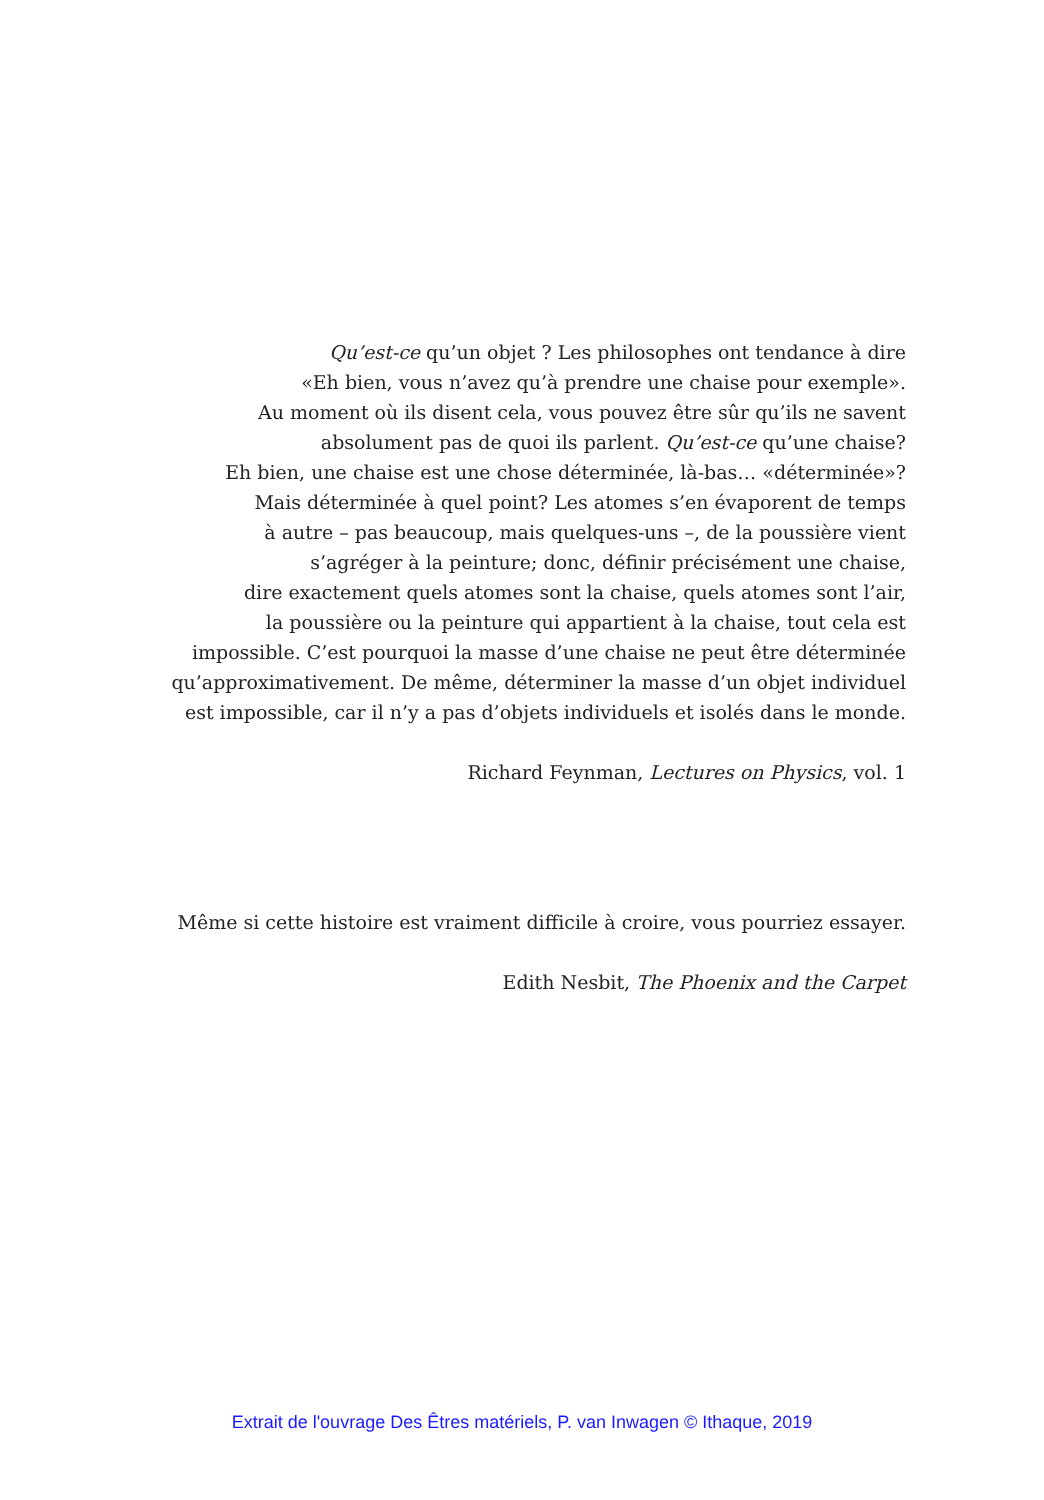Qu’est-ce qu’un objet ? Les philosophes ont tendance à dire
«Eh bien, vous n’avez qu’à prendre une chaise pour exemple».
Au moment où ils disent cela, vous pouvez être sûr qu’ils ne savent
absolument pas de quoi ils parlent. Qu’est-ce qu’une chaise?
Eh bien, une chaise est une chose déterminée, là-bas… «déterminée»?
Mais déterminée à quel point? Les atomes s’en évaporent de temps
à autre – pas beaucoup, mais quelques-uns –, de la poussière vient
s’agréger à la peinture; donc, définir précisément une chaise,
dire exactement quels atomes sont la chaise, quels atomes sont l’air,
la poussière ou la peinture qui appartient à la chaise, tout cela est
impossible. C’est pourquoi la masse d’une chaise ne peut être déterminée
qu’approximativement. De même, déterminer la masse d’un objet individuel
est impossible, car il n’y a pas d’objets individuels et isolés dans le monde.
Richard Feynman, Lectures on Physics, vol. 1
Même si cette histoire est vraiment difficile à croire, vous pourriez essayer.
Edith Nesbit, The Phoenix and the Carpet
Extrait de l'ouvrage Des Êtres matériels, P. van Inwagen © Ithaque, 2019